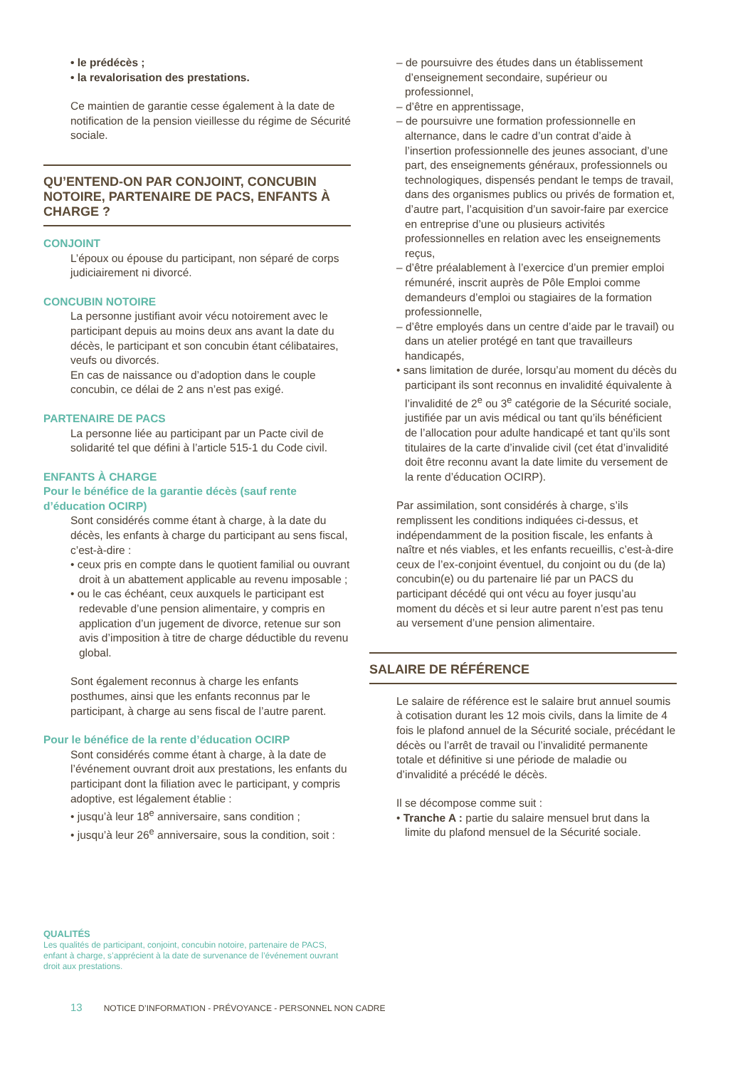• le prédécès ;
• la revalorisation des prestations.
Ce maintien de garantie cesse également à la date de notification de la pension vieillesse du régime de Sécurité sociale.
QU’ENTEND-ON PAR CONJOINT, CONCUBIN NOTOIRE, PARTENAIRE DE PACS, ENFANTS À CHARGE ?
CONJOINT
L’époux ou épouse du participant, non séparé de corps judiciairement ni divorcé.
CONCUBIN NOTOIRE
La personne justifiant avoir vécu notoirement avec le participant depuis au moins deux ans avant la date du décès, le participant et son concubin étant célibataires, veufs ou divorcés.
En cas de naissance ou d’adoption dans le couple concubin, ce délai de 2 ans n’est pas exigé.
PARTENAIRE DE PACS
La personne liée au participant par un Pacte civil de solidarité tel que défini à l’article 515-1 du Code civil.
ENFANTS À CHARGE
Pour le bénéfice de la garantie décès (sauf rente d’éducation OCIRP)
Sont considérés comme étant à charge, à la date du décès, les enfants à charge du participant au sens fiscal, c’est-à-dire :
• ceux pris en compte dans le quotient familial ou ouvrant droit à un abattement applicable au revenu imposable ;
• ou le cas échéant, ceux auxquels le participant est redevable d’une pension alimentaire, y compris en application d’un jugement de divorce, retenue sur son avis d’imposition à titre de charge déductible du revenu global.
Sont également reconnus à charge les enfants posthumes, ainsi que les enfants reconnus par le participant, à charge au sens fiscal de l’autre parent.
Pour le bénéfice de la rente d’éducation OCIRP
Sont considérés comme étant à charge, à la date de l’événement ouvrant droit aux prestations, les enfants du participant dont la filiation avec le participant, y compris adoptive, est légalement établie :
• jusqu’à leur 18<sup>e</sup> anniversaire, sans condition ;
• jusqu’à leur 26<sup>e</sup> anniversaire, sous la condition, soit :
– de poursuivre des études dans un établissement d’enseignement secondaire, supérieur ou professionnel,
– d’être en apprentissage,
– de poursuivre une formation professionnelle en alternance, dans le cadre d’un contrat d’aide à l’insertion professionnelle des jeunes associant, d’une part, des enseignements généraux, professionnels ou technologiques, dispensés pendant le temps de travail, dans des organismes publics ou privés de formation et, d’autre part, l’acquisition d’un savoir-faire par exercice en entreprise d’une ou plusieurs activités professionnelles en relation avec les enseignements reçus,
– d’être préalablement à l’exercice d’un premier emploi rémunéré, inscrit auprès de Pôle Emploi comme demandeurs d’emploi ou stagiaires de la formation professionnelle,
– d’être employés dans un centre d’aide par le travail) ou dans un atelier protégé en tant que travailleurs handicapés,
• sans limitation de durée, lorsqu’au moment du décès du participant ils sont reconnus en invalidité équivalente à l’invalidité de 2<sup>e</sup> ou 3<sup>e</sup> catégorie de la Sécurité sociale, justifiée par un avis médical ou tant qu’ils bénéficient de l’allocation pour adulte handicapé et tant qu’ils sont titulaires de la carte d’invalide civil (cet état d’invalidité doit être reconnu avant la date limite du versement de la rente d’éducation OCIRP).
Par assimilation, sont considérés à charge, s’ils remplissent les conditions indiquées ci-dessus, et indépendamment de la position fiscale, les enfants à naître et nés viables, et les enfants recueillis, c’est-à-dire ceux de l’ex-conjoint éventuel, du conjoint ou du (de la) concubin(e) ou du partenaire lié par un PACS du participant décédé qui ont vécu au foyer jusqu’au moment du décès et si leur autre parent n’est pas tenu au versement d’une pension alimentaire.
SALAIRE DE RÉFÉRENCE
Le salaire de référence est le salaire brut annuel soumis à cotisation durant les 12 mois civils, dans la limite de 4 fois le plafond annuel de la Sécurité sociale, précédant le décès ou l’arrêt de travail ou l’invalidité permanente totale et définitive si une période de maladie ou d’invalidité a précédé le décès.
Il se décompose comme suit :
• Tranche A : partie du salaire mensuel brut dans la limite du plafond mensuel de la Sécurité sociale.
QUALITÉS
Les qualités de participant, conjoint, concubin notoire, partenaire de PACS, enfant à charge, s’apprécient à la date de survenance de l’événement ouvrant droit aux prestations.
13 NOTICE D’INFORMATION - PRÉVOYANCE - PERSONNEL NON CADRE